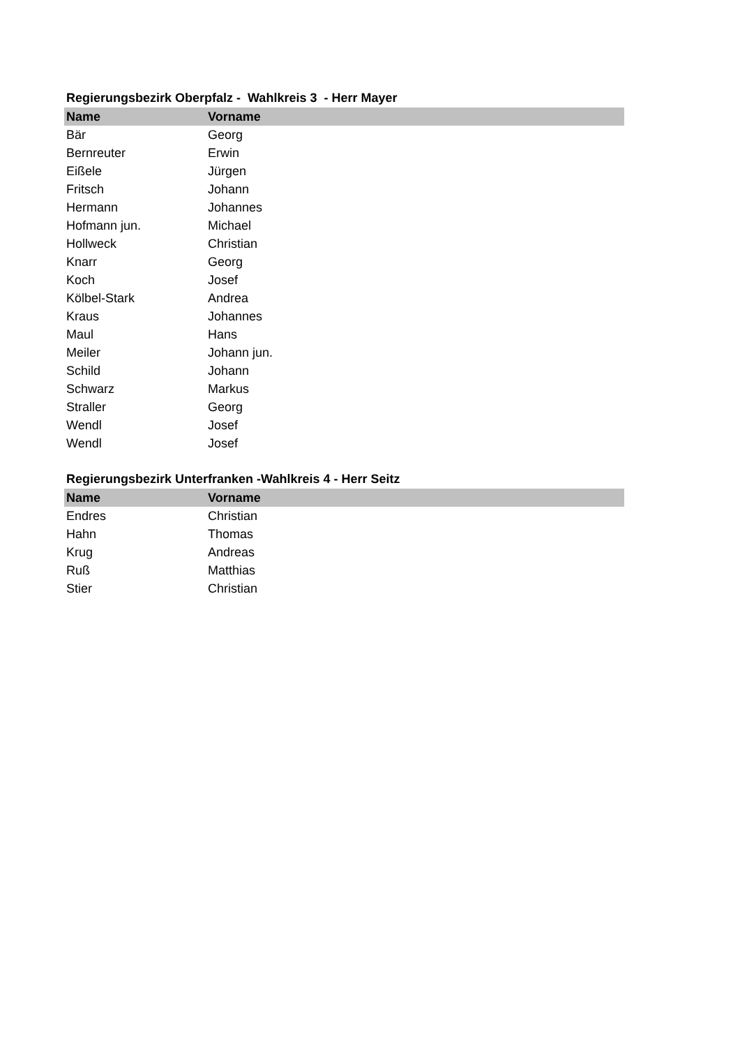Regierungsbezirk Oberpfalz - Wahlkreis 3 - Herr Mayer
| Name | Vorname |
| --- | --- |
| Bär | Georg |
| Bernreuter | Erwin |
| Eißele | Jürgen |
| Fritsch | Johann |
| Hermann | Johannes |
| Hofmann jun. | Michael |
| Hollweck | Christian |
| Knarr | Georg |
| Koch | Josef |
| Kölbel-Stark | Andrea |
| Kraus | Johannes |
| Maul | Hans |
| Meiler | Johann jun. |
| Schild | Johann |
| Schwarz | Markus |
| Straller | Georg |
| Wendl | Josef |
| Wendl | Josef |
Regierungsbezirk Unterfranken -Wahlkreis 4 - Herr Seitz
| Name | Vorname |
| --- | --- |
| Endres | Christian |
| Hahn | Thomas |
| Krug | Andreas |
| Ruß | Matthias |
| Stier | Christian |